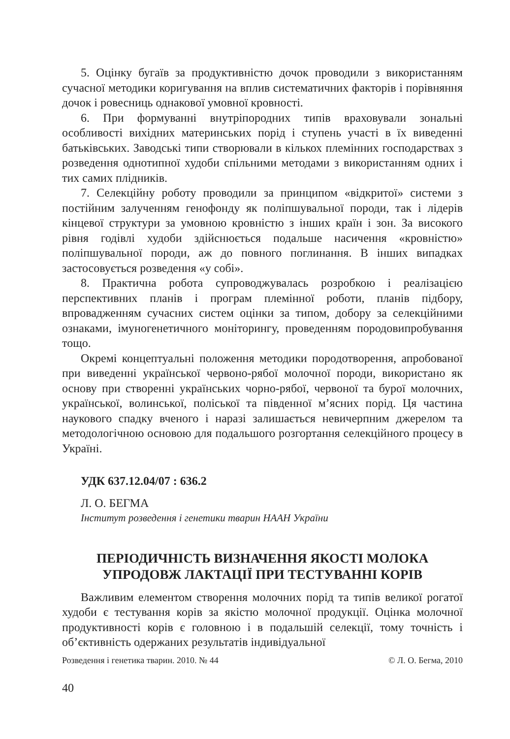5. Оцінку бугаїв за продуктивністю дочок проводили з використанням сучасної методики коригування на вплив систематичних факторів і порівняння дочок і ровесниць однакової умовної кровності.
6. При формуванні внутріпородних типів враховували зональні особливості вихідних материнських порід і ступень участі в їх виведенні батьківських. Заводські типи створювали в кількох племінних господарствах з розведення однотипної худоби спільними методами з використанням одних і тих самих плідників.
7. Селекційну роботу проводили за принципом «відкритої» системи з постійним залученням генофонду як поліпшувальної породи, так і лідерів кінцевої структури за умовною кровністю з інших країн і зон. За високого рівня годівлі худоби здійснюється подальше насичення «кровністю» поліпшувальної породи, аж до повного поглинання. В інших випадках застосовується розведення «у собі».
8. Практична робота супроводжувалась розробкою і реалізацією перспективних планів і програм племінної роботи, планів підбору, впровадженням сучасних систем оцінки за типом, добору за селекційними ознаками, імуногенетичного моніторингу, проведенням породовипробування тощо.
Окремі концептуальні положення методики породотворення, апробованої при виведенні української червоно-рябої молочної породи, використано як основу при створенні українських чорно-рябої, червоної та бурої молочних, української, волинської, поліської та південної м’ясних порід. Ця частина наукового спадку вченого і наразі залишається невичерпним джерелом та методологічною основою для подальшого розгортання селекційного процесу в Україні.
УДК 637.12.04/07 : 636.2
Л. О. БЕГМА
Інститут розведення і генетики тварин НААН України
ПЕРІОДИЧНІСТЬ ВИЗНАЧЕННЯ ЯКОСТІ МОЛОКА
УПРОДОВЖ ЛАКТАЦІЇ ПРИ ТЕСТУВАННІ КОРІВ
Важливим елементом створення молочних порід та типів великої рогатої худоби є тестування корів за якістю молочної продукції. Оцінка молочної продуктивності корів є головною і в подальшій селекції, тому точність і об’єктивність одержаних результатів індивідуальної
Розведення і генетика тварин. 2010. № 44 © Л. О. Бегма, 2010
40